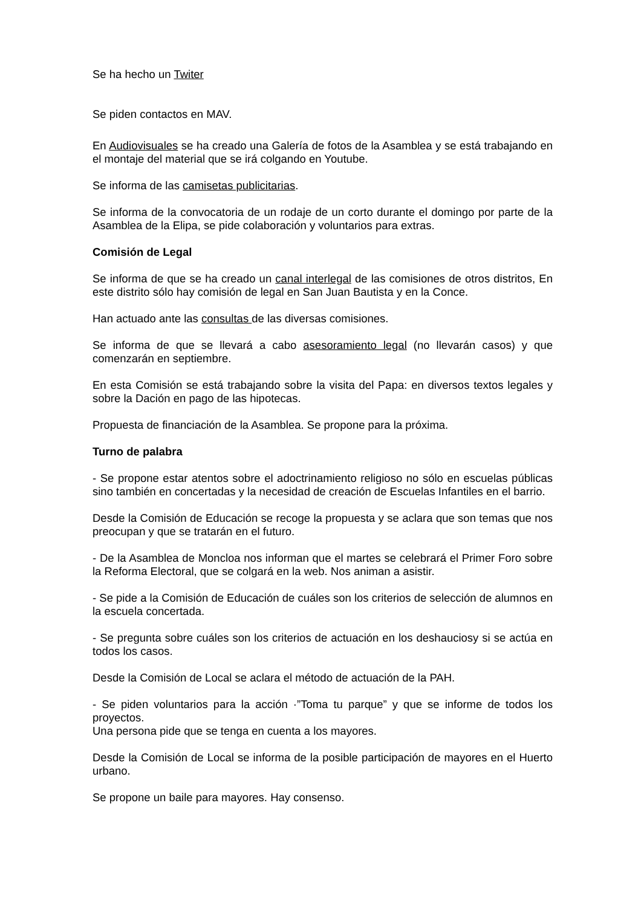Se ha hecho un Twiter
Se piden contactos en MAV.
En Audiovisuales se ha creado una Galería de fotos de la Asamblea y se está trabajando en el montaje del material que se irá colgando en Youtube.
Se informa de las camisetas publicitarias.
Se informa de la convocatoria de un rodaje de un corto durante el domingo por parte de la Asamblea de la Elipa, se pide colaboración y voluntarios para extras.
Comisión de Legal
Se informa de que se ha creado un canal interlegal de las comisiones de otros distritos, En este distrito sólo hay comisión de legal en San Juan Bautista y en la Conce.
Han actuado ante las consultas de las diversas comisiones.
Se informa de que se llevará a cabo asesoramiento legal (no llevarán casos) y que comenzarán en septiembre.
En esta Comisión se está trabajando sobre la visita del Papa: en diversos textos legales y sobre la Dación en pago de las hipotecas.
Propuesta de financiación de la Asamblea. Se propone para la próxima.
Turno de palabra
- Se propone estar atentos sobre el adoctrinamiento religioso no sólo en escuelas públicas sino también en concertadas y la necesidad de creación de Escuelas Infantiles en el barrio.
Desde la Comisión de Educación se recoge la propuesta y se aclara que son temas que nos preocupan y que se tratarán en el futuro.
- De la Asamblea de Moncloa nos informan que el martes se celebrará el Primer Foro sobre la Reforma Electoral, que se colgará en la web. Nos animan a asistir.
- Se pide a la Comisión de Educación de cuáles son los criterios de selección de alumnos en la escuela concertada.
- Se pregunta sobre cuáles son los criterios de actuación en los deshauciosy si se actúa en todos los casos.
Desde la Comisión de Local se aclara el método de actuación de la PAH.
- Se piden voluntarios para la acción ·”Toma tu parque” y que se informe de todos los proyectos.
Una persona pide que se tenga en cuenta a los mayores.
Desde la Comisión de Local se informa de la posible participación de mayores en el Huerto urbano.
Se propone un baile para mayores. Hay consenso.